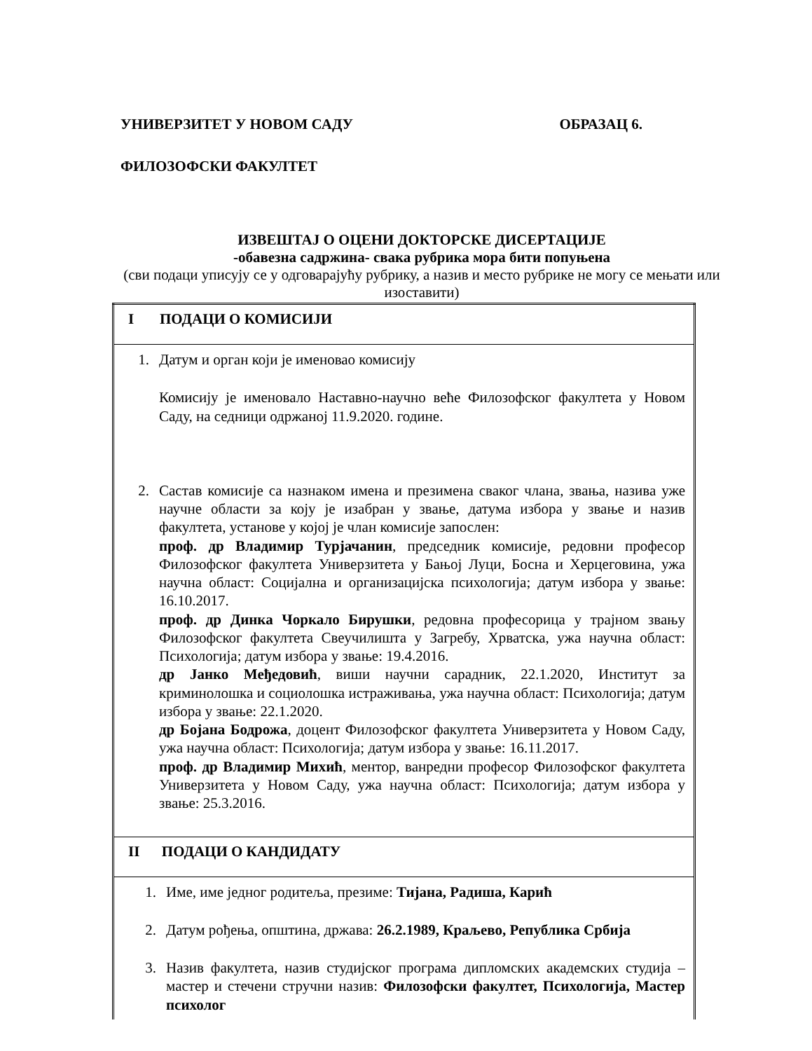УНИВЕРЗИТЕТ У НОВОМ САДУ ОБРАЗАЦ 6.
ФИЛОЗОФСКИ ФАКУЛТЕТ
ИЗВЕШТАЈ О ОЦЕНИ ДОКТОРСКЕ ДИСЕРТАЦИЈЕ
-обавезна садржина- свака рубрика мора бити попуњена
(сви подаци уписују се у одговарајућу рубрику, а назив и место рубрике не могу се мењати или изоставити)
| I ПОДАЦИ О КОМИСИЈИ |
| 1. Датум и орган који је именовао комисију Комисију је именовало Наставно-научно веће Филозофског факултета у Новом Саду, на седници одржаној 11.9.2020. године. 2. Састав комисије са назнаком имена и презимена сваког члана, звања, назива уже научне области за коју је изабран у звање, датума избора у звање и назив факултета, установе у којој је члан комисије запослен: проф. др Владимир Турјачанин , председник комисије, редовни професор Филозофског факултета Универзитета у Бањој Луци, Босна и Херцеговина, ужа научна област: Социјална и организацијска психологија; датум избора у звање: 16.10.2017. проф. др Динка Чоркало Бирушки , редовна професорица у трајном звању Филозофског факултета Свеучилишта у Загребу, Хрватска, ужа научна област: Психологија; датум избора у звање: 19.4.2016. др Јанко Међедовић , виши научни сарадник, 22.1.2020, Институт за криминолошка и социолошка истраживања, ужа научна област: Психологија; датум избора у звање: 22.1.2020. др Бојана Бодрожа , доцент Филозофског факултета Универзитета у Новом Саду, ужа научна област: Психологија; датум избора у звање: 16.11.2017. проф. др Владимир Михић , ментор, ванредни професор Филозофског факултета Универзитета у Новом Саду, ужа научна област: Психологија; датум избора у звање: 25.3.2016. |
| II ПОДАЦИ О КАНДИДАТУ |
| 1. Име, име једног родитеља, презиме: Тијана, Радиша, Карић 2. Датум рођења, општина, држава: 26.2.1989, Краљево, Република Србија 3. Назив факултета, назив студијског програма дипломских академских студија – мастер и стечени стручни назив: Филозофски факултет, Психологија, Мастер психолог |